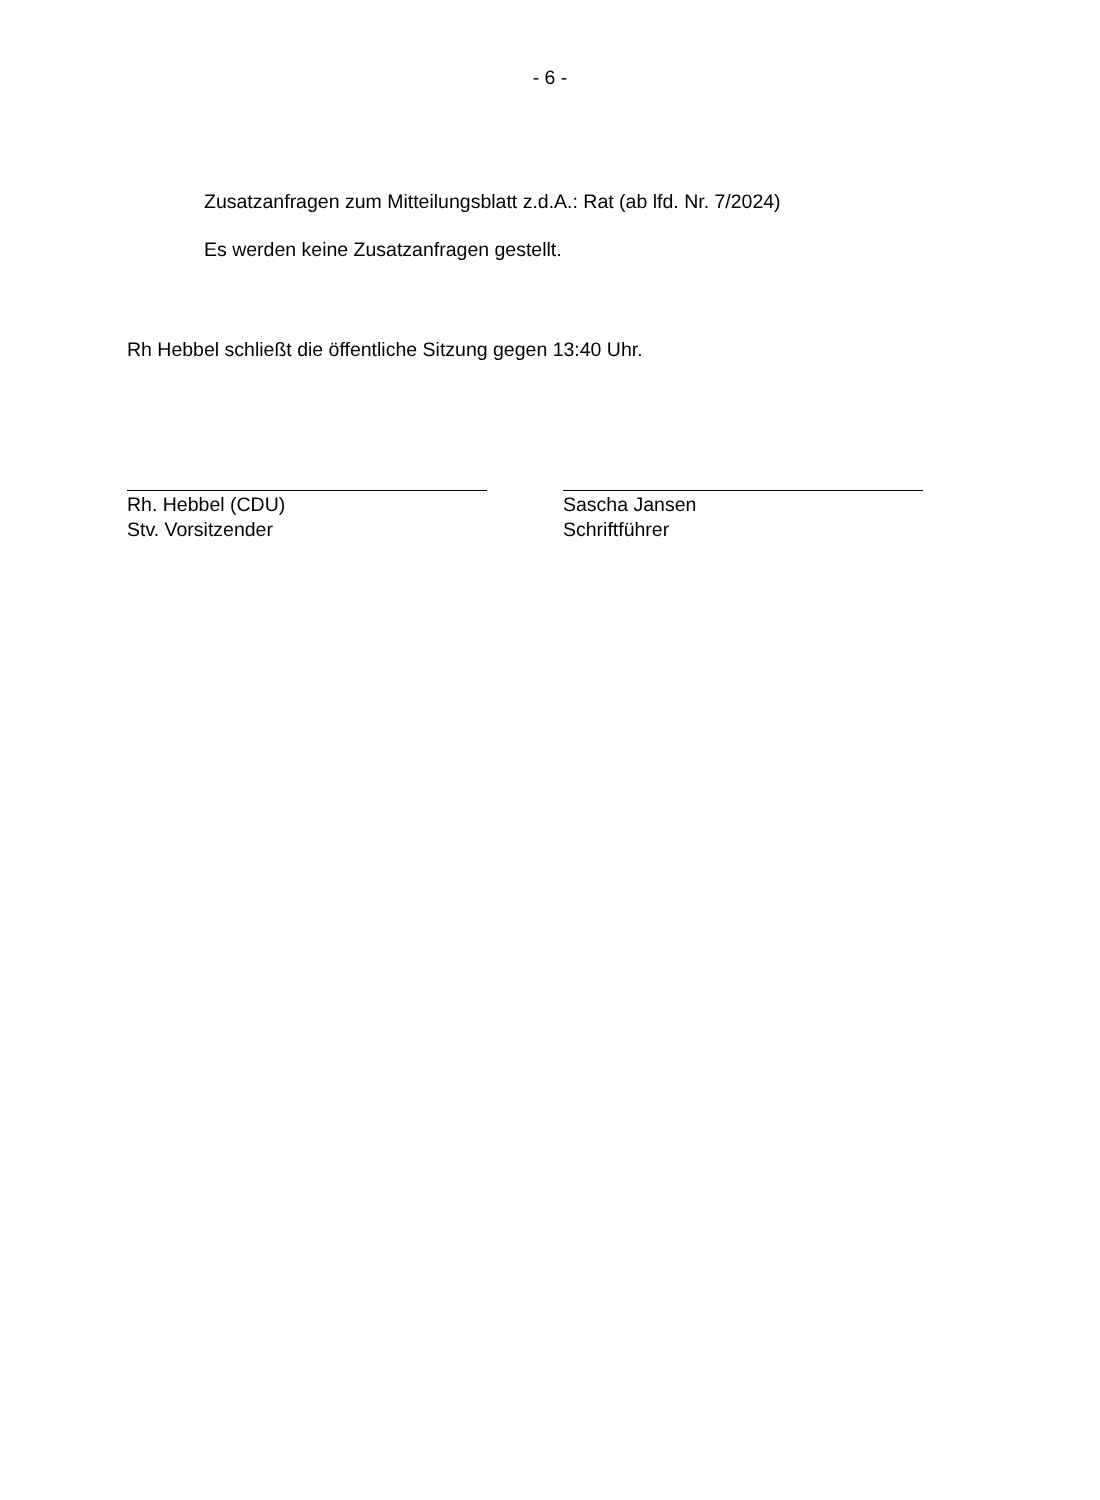- 6 -
Zusatzanfragen zum Mitteilungsblatt z.d.A.: Rat (ab lfd. Nr. 7/2024)
Es werden keine Zusatzanfragen gestellt.
Rh Hebbel schließt die öffentliche Sitzung gegen 13:40 Uhr.
Rh. Hebbel (CDU)
Stv. Vorsitzender
Sascha Jansen
Schriftführer